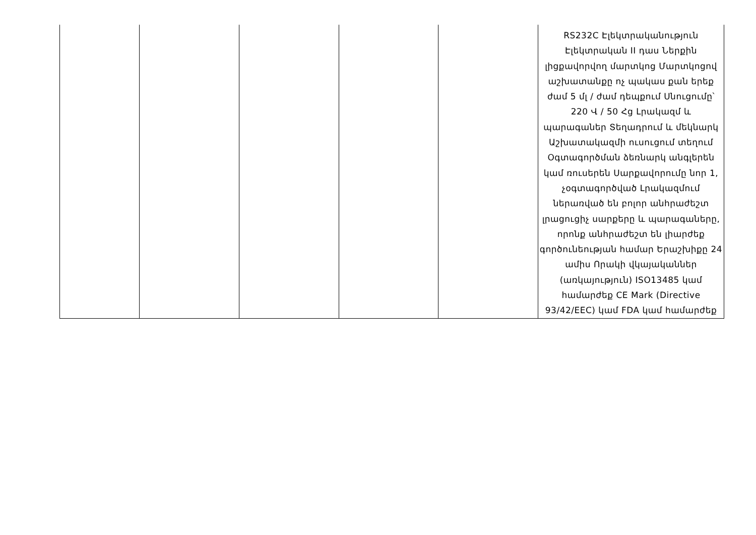| | | | | | RS232C Էլեկտրականություն Էլեկտրական II դաս Ներքին լիցքավորվող մարտկոց Մարտկոցով աշխատանքը ոչ պակաս քան երեք ժամ 5 մլ / ժամ դեպքում Սնուցումը՝ 220 Վ / 50 Հց Լրակազմ և պարագաներ Տեղադրում և մեկնարկ Աշխատակազմի ուսուցում տեղում Օգտագործման ձեռնարկ անգլերեն կամ ռուսերեն Սարքավորումը նոր 1, չօգտագործված Լրակազմում ներառված են բոլոր անհրաժեշտ լրացուցիչ սարքերը և պարագաները, որոնք անհրաժեշտ են լիարժեք գործունեության համար Երաշխիքը 24 ամիս Որակի վկայականներ (առկայություն) ISO13485 կամ համարժեք CE Mark (Directive 93/42/EEC) կամ FDA կամ համարժեք |